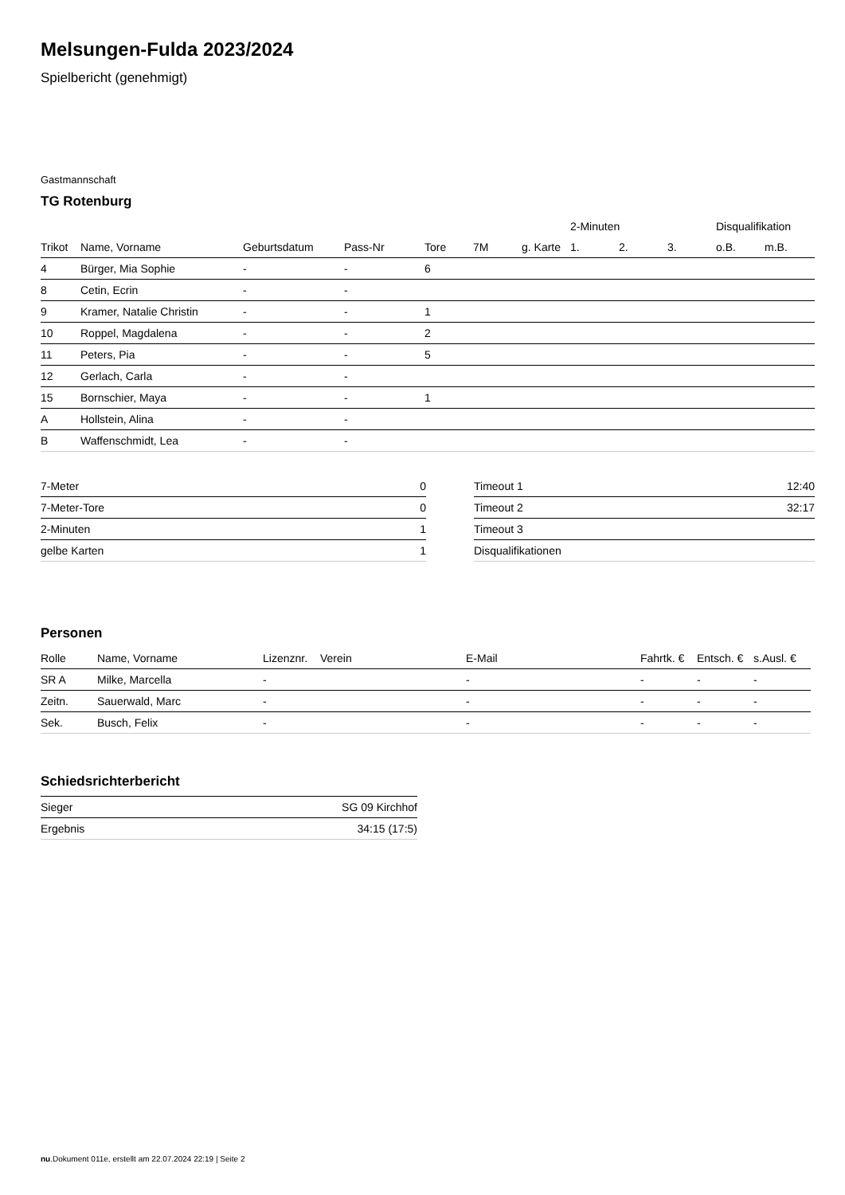Melsungen-Fulda 2023/2024
Spielbericht (genehmigt)
Gastmannschaft
TG Rotenburg
| | | | | | | | 2-Minuten | | | Disqualifikation | |
| --- | --- | --- | --- | --- | --- | --- | --- | --- | --- | --- | --- |
| Trikot | Name, Vorname | Geburtsdatum | Pass-Nr | Tore | 7M | g. Karte | 1. | 2. | 3. | o.B. | m.B. |
| 4 | Bürger, Mia Sophie | - | - | 6 | | | | | | | |
| 8 | Cetin, Ecrin | - | - | | | | | | | | |
| 9 | Kramer, Natalie Christin | - | - | 1 | | | | | | | |
| 10 | Roppel, Magdalena | - | - | 2 | | | | | | | |
| 11 | Peters, Pia | - | - | 5 | | | | | | | |
| 12 | Gerlach, Carla | - | - | | | | | | | | |
| 15 | Bornschier, Maya | - | - | 1 | | | | | | | |
| A | Hollstein, Alina | - | - | | | | | | | | |
| B | Waffenschmidt, Lea | - | - | | | | | | | | |
| 7-Meter | 0 |
| 7-Meter-Tore | 0 |
| 2-Minuten | 1 |
| gelbe Karten | 1 |
| Timeout 1 | 12:40 |
| Timeout 2 | 32:17 |
| Timeout 3 | |
| Disqualifikationen | |
Personen
| Rolle | Name, Vorname | Lizenznr. | Verein | E-Mail | Fahrtk. € | Entsch. € | s.Ausl. € |
| --- | --- | --- | --- | --- | --- | --- | --- |
| SR A | Milke, Marcella | - | | - | - | - | - |
| Zeitn. | Sauerwald, Marc | - | | - | - | - | - |
| Sek. | Busch, Felix | - | | - | - | - | - |
Schiedsrichterbericht
| Sieger | SG 09 Kirchhof |
| Ergebnis | 34:15 (17:5) |
nu.Dokument 011e, erstellt am 22.07.2024 22:19 | Seite 2